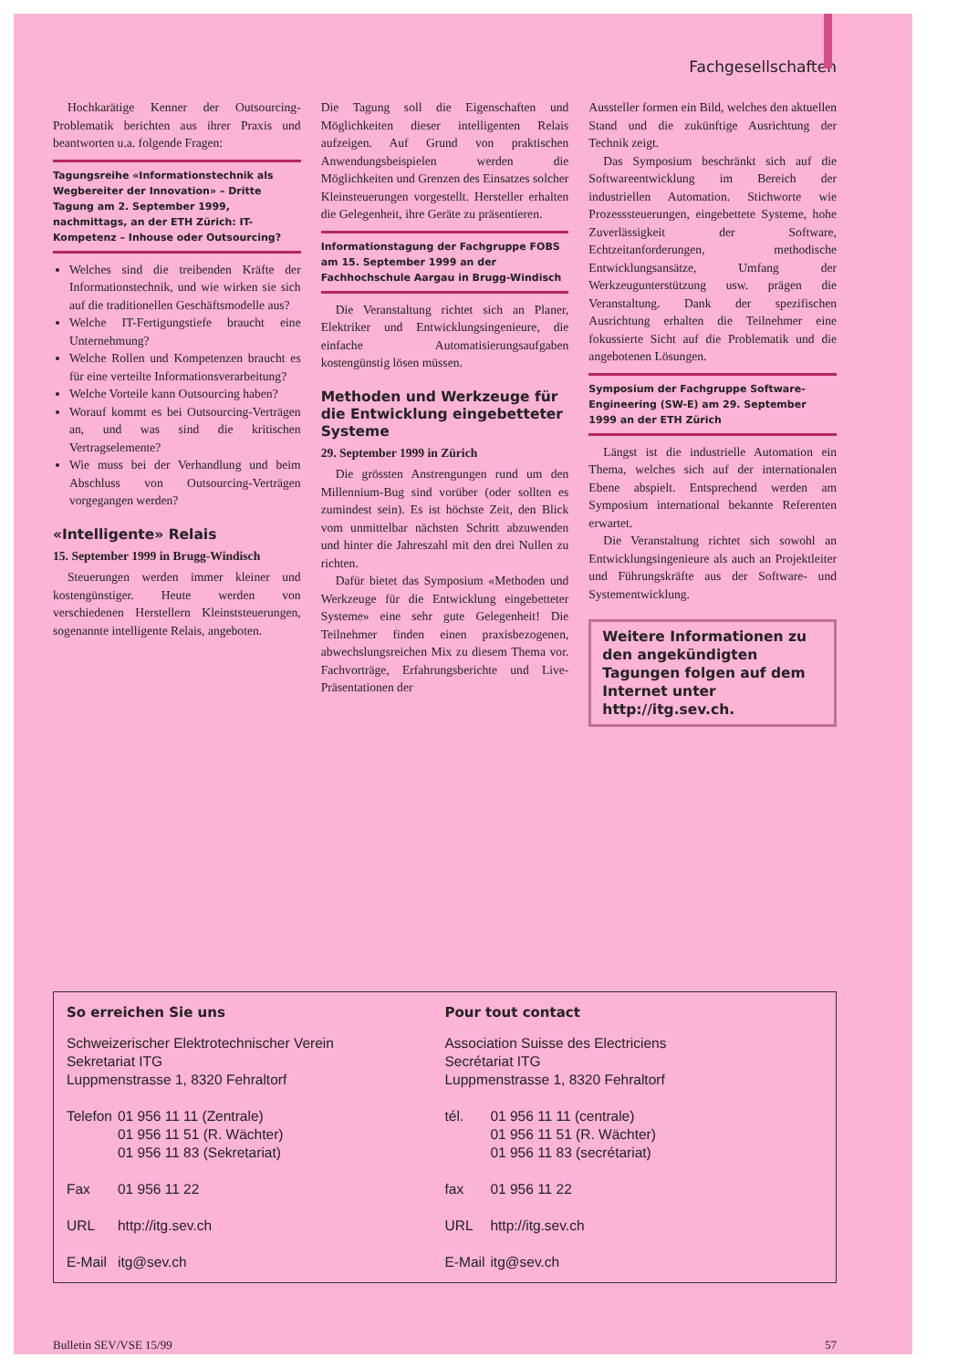Fachgesellschaften
Hochkarätige Kenner der Outsourcing-Problematik berichten aus ihrer Praxis und beantworten u.a. folgende Fragen:
Tagungsreihe «Informationstechnik als Wegbereiter der Innovation» – Dritte Tagung am 2. September 1999, nachmittags, an der ETH Zürich: IT-Kompetenz – Inhouse oder Outsourcing?
Welches sind die treibenden Kräfte der Informationstechnik, und wie wirken sie sich auf die traditionellen Geschäftsmodelle aus?
Welche IT-Fertigungstiefe braucht eine Unternehmung?
Welche Rollen und Kompetenzen braucht es für eine verteilte Informationsverarbeitung?
Welche Vorteile kann Outsourcing haben?
Worauf kommt es bei Outsourcing-Verträgen an, und was sind die kritischen Vertragselemente?
Wie muss bei der Verhandlung und beim Abschluss von Outsourcing-Verträgen vorgegangen werden?
«Intelligente» Relais
15. September 1999 in Brugg-Windisch
Steuerungen werden immer kleiner und kostengünstiger. Heute werden von verschiedenen Herstellern Kleinststeuerungen, sogenannte intelligente Relais, angeboten.
Die Tagung soll die Eigenschaften und Möglichkeiten dieser intelligenten Relais aufzeigen. Auf Grund von praktischen Anwendungsbeispielen werden die Möglichkeiten und Grenzen des Einsatzes solcher Kleinsteuerungen vorgestellt. Hersteller erhalten die Gelegenheit, ihre Geräte zu präsentieren.
Informationstagung der Fachgruppe FOBS am 15. September 1999 an der Fachhochschule Aargau in Brugg-Windisch
Die Veranstaltung richtet sich an Planer, Elektriker und Entwicklungsingenieure, die einfache Automatisierungsaufgaben kostengünstig lösen müssen.
Methoden und Werkzeuge für die Entwicklung eingebetteter Systeme
29. September 1999 in Zürich
Die grössten Anstrengungen rund um den Millennium-Bug sind vorüber (oder sollten es zumindest sein). Es ist höchste Zeit, den Blick vom unmittelbar nächsten Schritt abzuwenden und hinter die Jahreszahl mit den drei Nullen zu richten.
Dafür bietet das Symposium «Methoden und Werkzeuge für die Entwicklung eingebetteter Systeme» eine sehr gute Gelegenheit! Die Teilnehmer finden einen praxisbezogenen, abwechslungsreichen Mix zu diesem Thema vor. Fachvorträge, Erfahrungsberichte und Live-Präsentationen der
Aussteller formen ein Bild, welches den aktuellen Stand und die zukünftige Ausrichtung der Technik zeigt.
Das Symposium beschränkt sich auf die Softwareentwicklung im Bereich der industriellen Automation. Stichworte wie Prozesssteuerungen, eingebettete Systeme, hohe Zuverlässigkeit der Software, Echtzeitanforderungen, methodische Entwicklungsansätze, Umfang der Werkzeugunterstützung usw. prägen die Veranstaltung. Dank der spezifischen Ausrichtung erhalten die Teilnehmer eine fokussierte Sicht auf die Problematik und die angebotenen Lösungen.
Symposium der Fachgruppe Software-Engineering (SW-E) am 29. September 1999 an der ETH Zürich
Längst ist die industrielle Automation ein Thema, welches sich auf der internationalen Ebene abspielt. Entsprechend werden am Symposium international bekannte Referenten erwartet.
Die Veranstaltung richtet sich sowohl an Entwicklungsingenieure als auch an Projektleiter und Führungskräfte aus der Software- und Systementwicklung.
Weitere Informationen zu den angekündigten Tagungen folgen auf dem Internet unter http://itg.sev.ch.
So erreichen Sie uns
Schweizerischer Elektrotechnischer Verein
Sekretariat ITG
Luppmenstrasse 1, 8320 Fehraltorf
| Telefon | 01 956 11 11 (Zentrale) 01 956 11 51 (R. Wächter) 01 956 11 83 (Sekretariat) |
| Fax | 01 956 11 22 |
| URL | http://itg.sev.ch |
| E-Mail | itg@sev.ch |
Pour tout contact
Association Suisse des Electriciens
Secrétariat ITG
Luppmenstrasse 1, 8320 Fehraltorf
| tél. | 01 956 11 11 (centrale) 01 956 11 51 (R. Wächter) 01 956 11 83 (secrétariat) |
| fax | 01 956 11 22 |
| URL | http://itg.sev.ch |
| E-Mail | itg@sev.ch |
Bulletin SEV/VSE 15/99 57